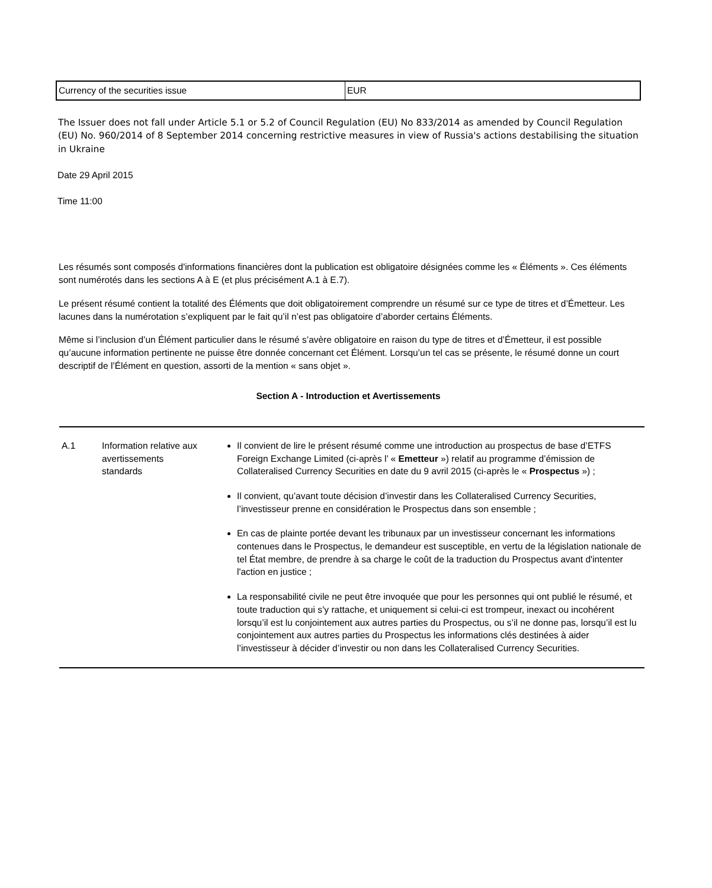| Currency of the securities issue | EUR |
The Issuer does not fall under Article 5.1 or 5.2 of Council Regulation (EU) No 833/2014 as amended by Council Regulation (EU) No. 960/2014 of 8 September 2014 concerning restrictive measures in view of Russia's actions destabilising the situation in Ukraine
Date 29 April 2015
Time 11:00
Les résumés sont composés d'informations financières dont la publication est obligatoire désignées comme les « Éléments ». Ces éléments sont numérotés dans les sections A à E (et plus précisément A.1 à E.7).
Le présent résumé contient la totalité des Éléments que doit obligatoirement comprendre un résumé sur ce type de titres et d’Émetteur. Les lacunes dans la numérotation s’expliquent par le fait qu’il n’est pas obligatoire d’aborder certains Éléments.
Même si l’inclusion d’un Élément particulier dans le résumé s’avère obligatoire en raison du type de titres et d’Émetteur, il est possible qu’aucune information pertinente ne puisse être donnée concernant cet Élément. Lorsqu’un tel cas se présente, le résumé donne un court descriptif de l’Élément en question, assorti de la mention « sans objet ».
Section A - Introduction et Avertissements
| A.1 | Information relative aux avertissements standards | Il convient de lire le présent résumé comme une introduction au prospectus de base d’ETFS Foreign Exchange Limited (ci-après l’ « Emetteur ») relatif au programme d’émission de Collateralised Currency Securities en date du 9 avril 2015 (ci-après le « Prospectus ») ; Il convient, qu’avant toute décision d’investir dans les Collateralised Currency Securities, l’investisseur prenne en considération le Prospectus dans son ensemble ; En cas de plainte portée devant les tribunaux par un investisseur concernant les informations contenues dans le Prospectus, le demandeur est susceptible, en vertu de la législation nationale de tel État membre, de prendre à sa charge le coût de la traduction du Prospectus avant d'intenter l'action en justice ; La responsabilité civile ne peut être invoquée que pour les personnes qui ont publié le résumé, et toute traduction qui s’y rattache, et uniquement si celui-ci est trompeur, inexact ou incohérent lorsqu’il est lu conjointement aux autres parties du Prospectus, ou s’il ne donne pas, lorsqu’il est lu conjointement aux autres parties du Prospectus les informations clés destinées à aider l’investisseur à décider d’investir ou non dans les Collateralised Currency Securities. |